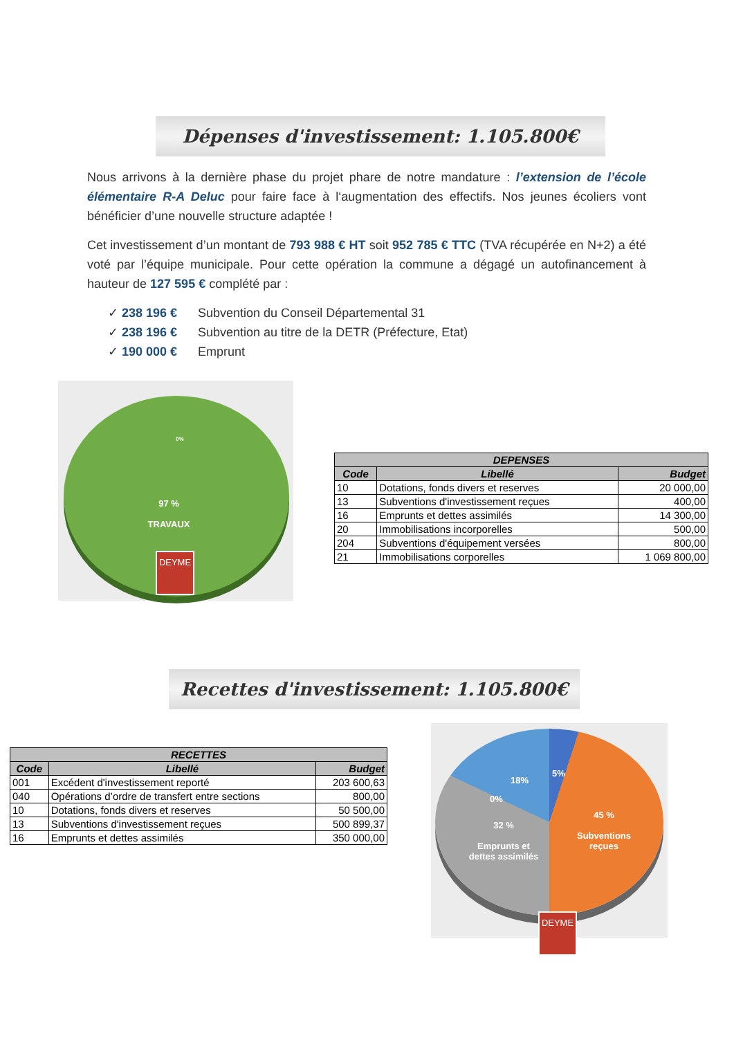Dépenses d'investissement: 1.105.800€
Nous arrivons à la dernière phase du projet phare de notre mandature : l’extension de l’école élémentaire R-A Deluc pour faire face à l‘augmentation des effectifs. Nos jeunes écoliers vont bénéficier d’une nouvelle structure adaptée !
Cet investissement d’un montant de 793 988 € HT soit 952 785 € TTC (TVA récupérée en N+2) a été voté par l’équipe municipale. Pour cette opération la commune a dégagé un autofinancement à hauteur de 127 595 € complété par :
✓ 238 196 € Subvention du Conseil Départemental 31
✓ 238 196 € Subvention au titre de la DETR (Préfecture, Etat)
✓ 190 000 € Emprunt
0%
97 %
TRAVAUX
DEYME
| DEPENSES | | |
| --- | --- | --- |
| Code | Libellé | Budget |
| 10 | Dotations, fonds divers et reserves | 20 000,00 |
| 13 | Subventions d'investissement reçues | 400,00 |
| 16 | Emprunts et dettes assimilés | 14 300,00 |
| 20 | Immobilisations incorporelles | 500,00 |
| 204 | Subventions d'équipement versées | 800,00 |
| 21 | Immobilisations corporelles | 1 069 800,00 |
Recettes d'investissement: 1.105.800€
| RECETTES | | |
| --- | --- | --- |
| Code | Libellé | Budget |
| 001 | Excédent d'investissement reporté | 203 600,63 |
| 040 | Opérations d’ordre de transfert entre sections | 800,00 |
| 10 | Dotations, fonds divers et reserves | 50 500,00 |
| 13 | Subventions d'investissement reçues | 500 899,37 |
| 16 | Emprunts et dettes assimilés | 350 000,00 |
5%
18%
0%
32 %
Emprunts et dettes assimilés
45 %
Subventions reçues
DEYME